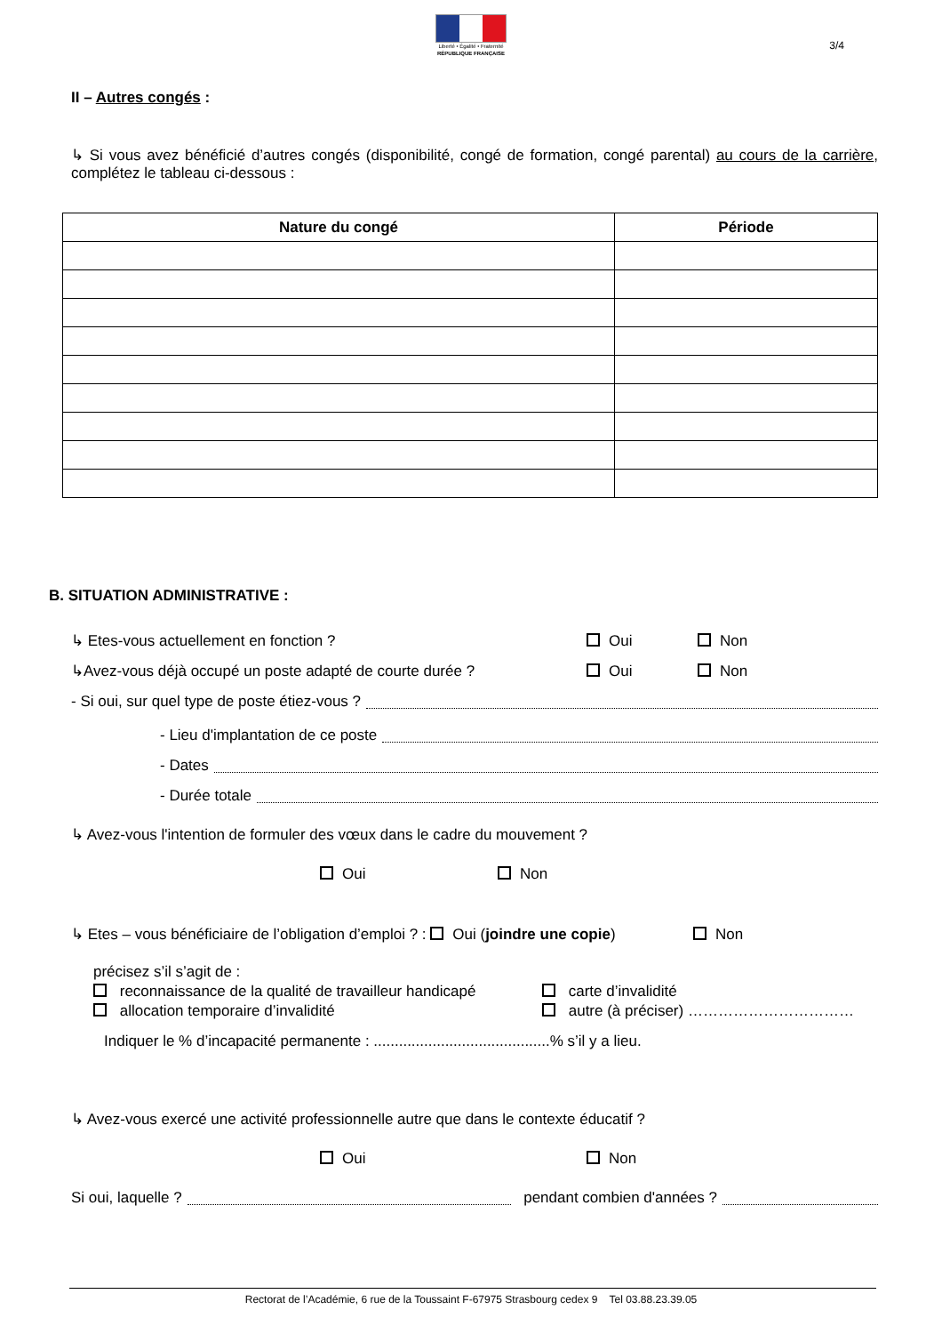Liberté • Égalité • Fraternité
RÉPUBLIQUE FRANÇAISE
3/4
II – Autres congés :
↳ Si vous avez bénéficié d’autres congés (disponibilité, congé de formation, congé parental) au cours de la carrière, complétez le tableau ci-dessous :
| Nature du congé | Période |
| --- | --- |
B. SITUATION ADMINISTRATIVE :
↳ Etes-vous actuellement en fonction ? Oui Non
↳Avez-vous déjà occupé un poste adapté de courte durée ? Oui Non
- Si oui, sur quel type de poste étiez-vous ?
- Lieu d'implantation de ce poste
- Dates
- Durée totale
↳ Avez-vous l'intention de formuler des vœux dans le cadre du mouvement ?
Oui Non
↳ Etes – vous bénéficiaire de l’obligation d’emploi ? : Oui (joindre une copie) Non
précisez s’il s’agit de :
reconnaissance de la qualité de travailleur handicapé carte d’invalidité
allocation temporaire d’invalidité autre (à préciser) ……………………………
Indiquer le % d’incapacité permanente : ..........................................% s’il y a lieu.
↳ Avez-vous exercé une activité professionnelle autre que dans le contexte éducatif ?
Oui Non
Si oui, laquelle ? pendant combien d'années ?
Rectorat de l’Académie, 6 rue de la Toussaint F-67975 Strasbourg cedex 9 Tel 03.88.23.39.05